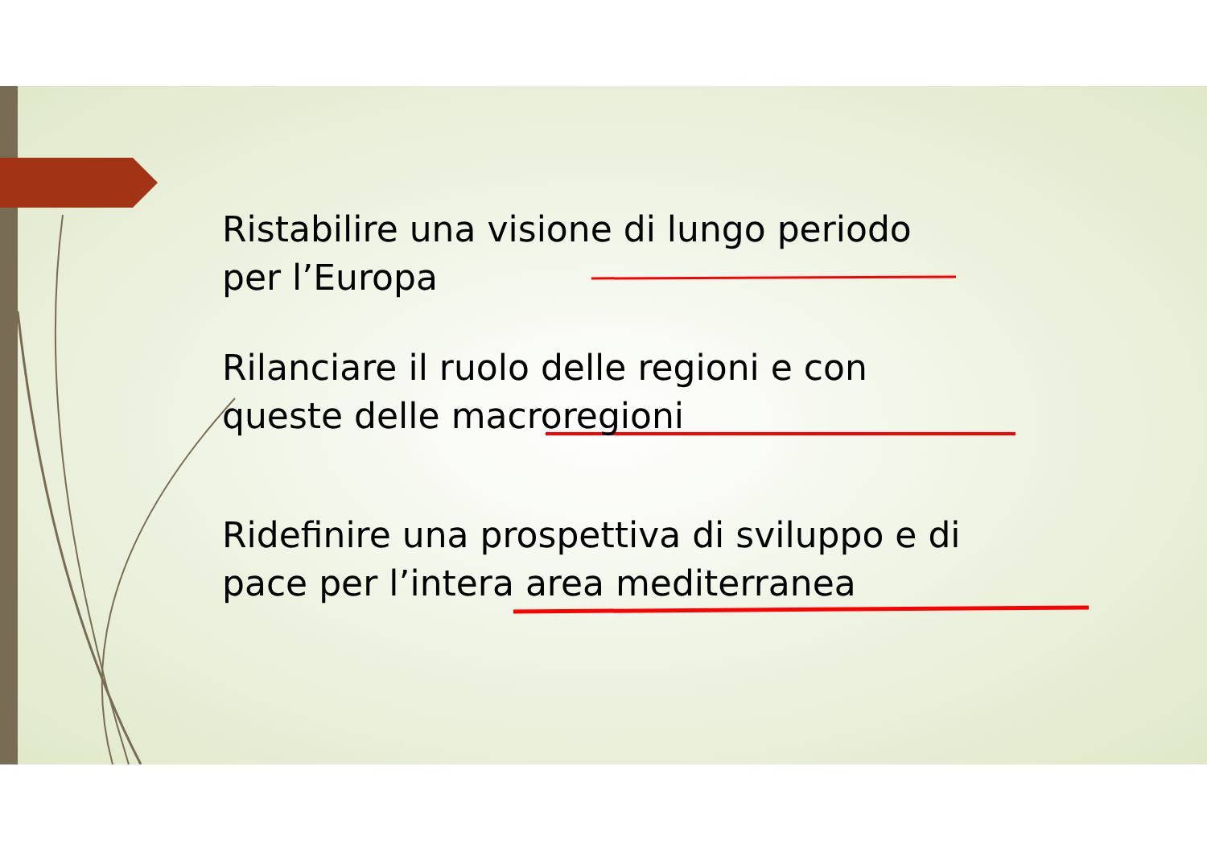Ristabilire una visione di lungo periodo
per l’Europa
Rilanciare il ruolo delle regioni e con
queste delle macroregioni
Ridefinire una prospettiva di sviluppo e di
pace per l’intera area mediterranea